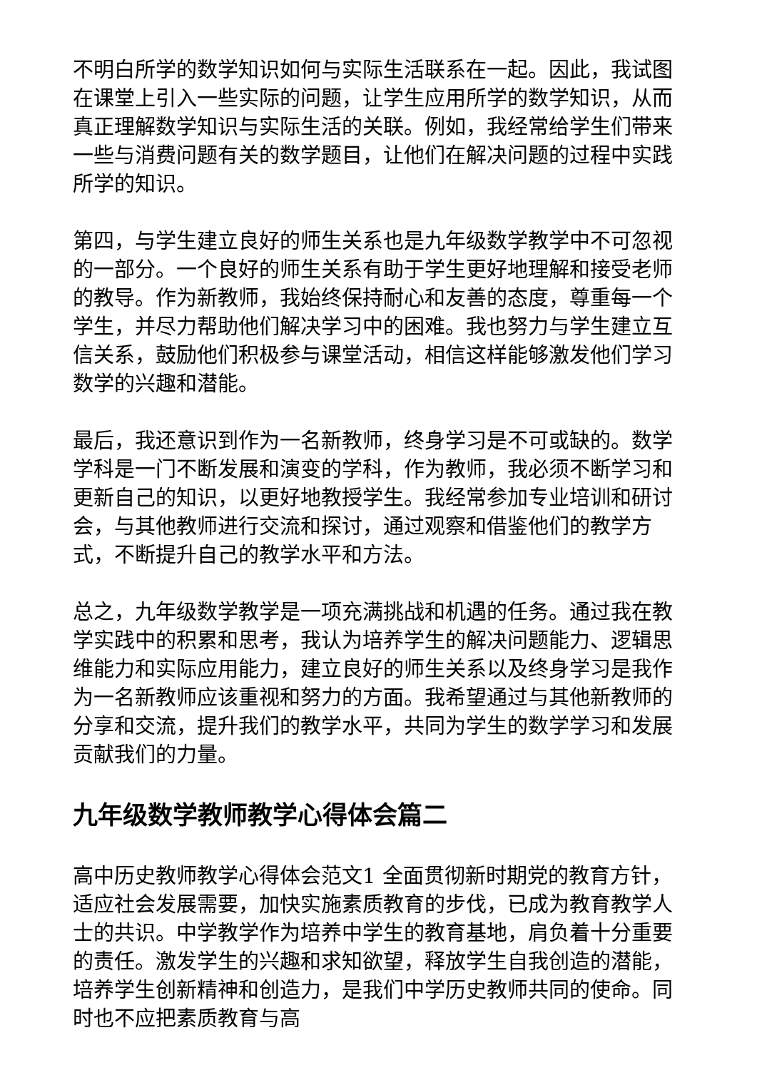不明白所学的数学知识如何与实际生活联系在一起。因此，我试图在课堂上引入一些实际的问题，让学生应用所学的数学知识，从而真正理解数学知识与实际生活的关联。例如，我经常给学生们带来一些与消费问题有关的数学题目，让他们在解决问题的过程中实践所学的知识。
第四，与学生建立良好的师生关系也是九年级数学教学中不可忽视的一部分。一个良好的师生关系有助于学生更好地理解和接受老师的教导。作为新教师，我始终保持耐心和友善的态度，尊重每一个学生，并尽力帮助他们解决学习中的困难。我也努力与学生建立互信关系，鼓励他们积极参与课堂活动，相信这样能够激发他们学习数学的兴趣和潜能。
最后，我还意识到作为一名新教师，终身学习是不可或缺的。数学学科是一门不断发展和演变的学科，作为教师，我必须不断学习和更新自己的知识，以更好地教授学生。我经常参加专业培训和研讨会，与其他教师进行交流和探讨，通过观察和借鉴他们的教学方式，不断提升自己的教学水平和方法。
总之，九年级数学教学是一项充满挑战和机遇的任务。通过我在教学实践中的积累和思考，我认为培养学生的解决问题能力、逻辑思维能力和实际应用能力，建立良好的师生关系以及终身学习是我作为一名新教师应该重视和努力的方面。我希望通过与其他新教师的分享和交流，提升我们的教学水平，共同为学生的数学学习和发展贡献我们的力量。
九年级数学教师教学心得体会篇二
高中历史教师教学心得体会范文1 全面贯彻新时期党的教育方针，适应社会发展需要，加快实施素质教育的步伐，已成为教育教学人士的共识。中学教学作为培养中学生的教育基地，肩负着十分重要的责任。激发学生的兴趣和求知欲望，释放学生自我创造的潜能，培养学生创新精神和创造力，是我们中学历史教师共同的使命。同时也不应把素质教育与高